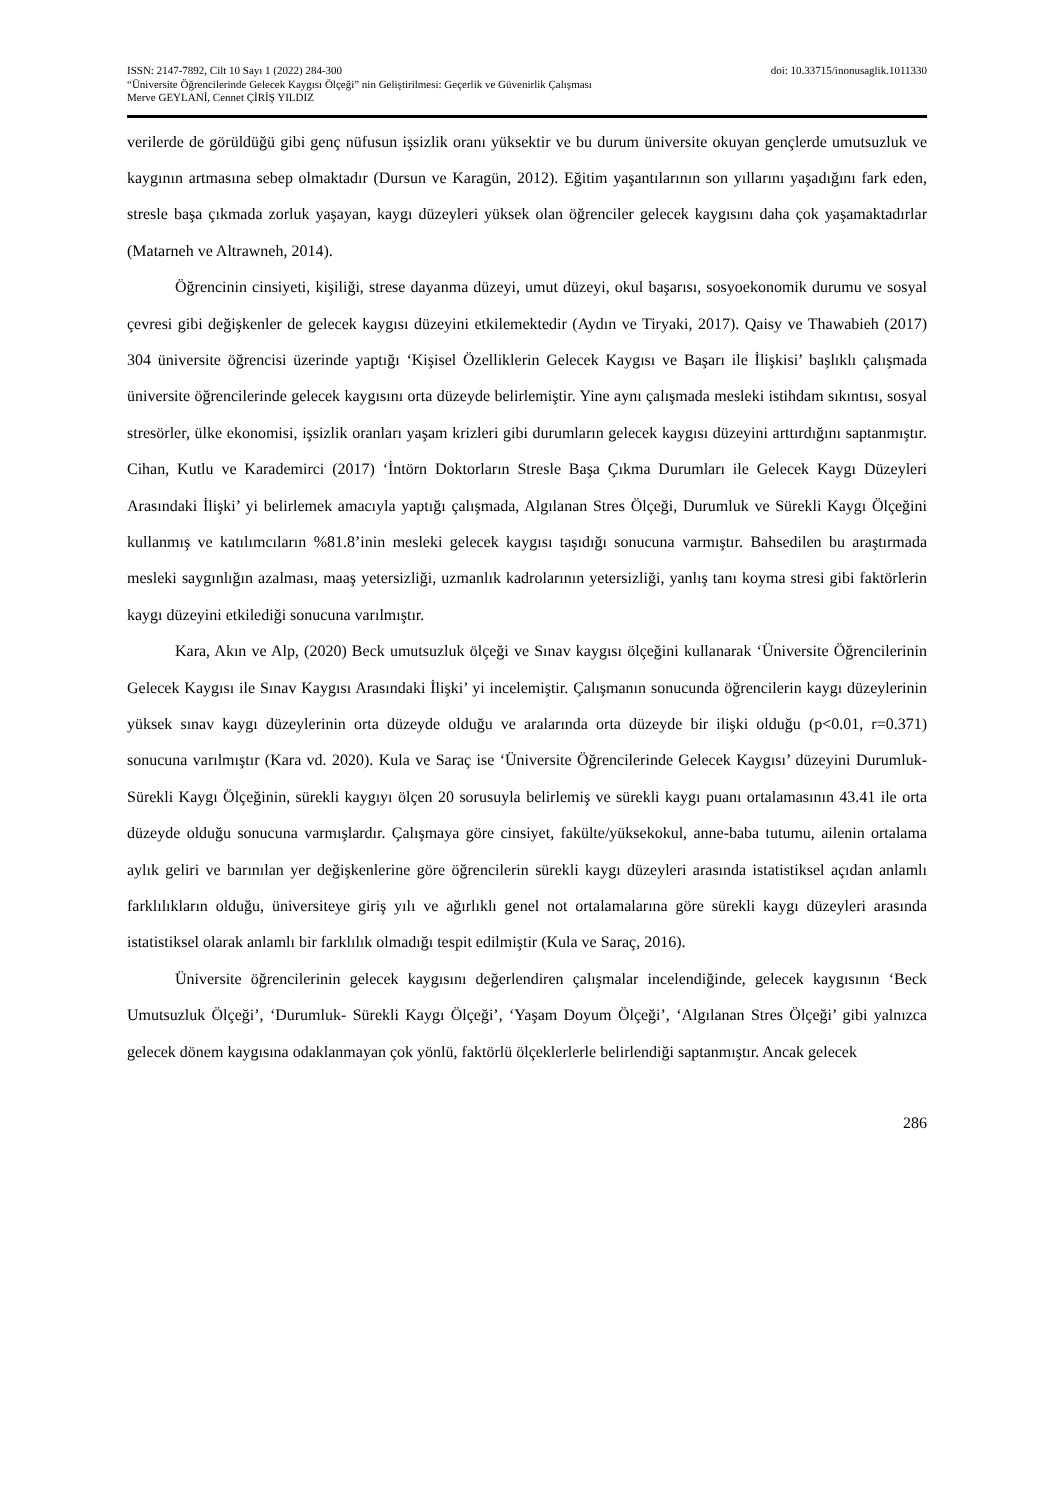ISSN: 2147-7892, Cilt 10 Sayı 1 (2022) 284-300 doi: 10.33715/inonusaglik.1011330
“Üniversite Öğrencilerinde Gelecek Kaygısı Ölçeği” nin Geliştirilmesi: Geçerlik ve Güvenirlik Çalışması
Merve GEYLANİ, Cennet ÇİRİŞ YILDIZ
verilerde de görüldüğü gibi genç nüfusun işsizlik oranı yüksektir ve bu durum üniversite okuyan gençlerde umutsuzluk ve kaygının artmasına sebep olmaktadır (Dursun ve Karagün, 2012). Eğitim yaşantılarının son yıllarını yaşadığını fark eden, stresle başa çıkmada zorluk yaşayan, kaygı düzeyleri yüksek olan öğrenciler gelecek kaygısını daha çok yaşamaktadırlar (Matarneh ve Altrawneh, 2014).
Öğrencinin cinsiyeti, kişiliği, strese dayanma düzeyi, umut düzeyi, okul başarısı, sosyoekonomik durumu ve sosyal çevresi gibi değişkenler de gelecek kaygısı düzeyini etkilemektedir (Aydın ve Tiryaki, 2017). Qaisy ve Thawabieh (2017) 304 üniversite öğrencisi üzerinde yaptığı ‘Kişisel Özelliklerin Gelecek Kaygısı ve Başarı ile İlişkisi’ başlıklı çalışmada üniversite öğrencilerinde gelecek kaygısını orta düzeyde belirlemiştir. Yine aynı çalışmada mesleki istihdam sıkıntısı, sosyal stresörler, ülke ekonomisi, işsizlik oranları yaşam krizleri gibi durumların gelecek kaygısı düzeyini arttırdığını saptanmıştır. Cihan, Kutlu ve Karademirci (2017) ‘İntörn Doktorların Stresle Başa Çıkma Durumları ile Gelecek Kaygı Düzeyleri Arasındaki İlişki’ yi belirlemek amacıyla yaptığı çalışmada, Algılanan Stres Ölçeği, Durumluk ve Sürekli Kaygı Ölçeğini kullanmış ve katılımcıların %81.8’inin mesleki gelecek kaygısı taşıdığı sonucuna varmıştır. Bahsedilen bu araştırmada mesleki saygınlığın azalması, maaş yetersizliği, uzmanlık kadrolarının yetersizliği, yanlış tanı koyma stresi gibi faktörlerin kaygı düzeyini etkilediği sonucuna varılmıştır.
Kara, Akın ve Alp, (2020) Beck umutsuzluk ölçeği ve Sınav kaygısı ölçeğini kullanarak ‘Üniversite Öğrencilerinin Gelecek Kaygısı ile Sınav Kaygısı Arasındaki İlişki’ yi incelemiştir. Çalışmanın sonucunda öğrencilerin kaygı düzeylerinin yüksek sınav kaygı düzeylerinin orta düzeyde olduğu ve aralarında orta düzeyde bir ilişki olduğu (p<0.01, r=0.371) sonucuna varılmıştır (Kara vd. 2020). Kula ve Saraç ise ‘Üniversite Öğrencilerinde Gelecek Kaygısı’ düzeyini Durumluk- Sürekli Kaygı Ölçeğinin, sürekli kaygıyı ölçen 20 sorusuyla belirlemiş ve sürekli kaygı puanı ortalamasının 43.41 ile orta düzeyde olduğu sonucuna varmışlardır. Çalışmaya göre cinsiyet, fakülte/yüksekokul, anne-baba tutumu, ailenin ortalama aylık geliri ve barınılan yer değişkenlerine göre öğrencilerin sürekli kaygı düzeyleri arasında istatistiksel açıdan anlamlı farklılıkların olduğu, üniversiteye giriş yılı ve ağırlıklı genel not ortalamalarına göre sürekli kaygı düzeyleri arasında istatistiksel olarak anlamlı bir farklılık olmadığı tespit edilmiştir (Kula ve Saraç, 2016).
Üniversite öğrencilerinin gelecek kaygısını değerlendiren çalışmalar incelendiğinde, gelecek kaygısının ‘Beck Umutsuzluk Ölçeği’, ‘Durumluk- Sürekli Kaygı Ölçeği’, ‘Yaşam Doyum Ölçeği’, ‘Algılanan Stres Ölçeği’ gibi yalnızca gelecek dönem kaygısına odaklanmayan çok yönlü, faktörlü ölçeklerlerle belirlendiği saptanmıştır. Ancak gelecek
286